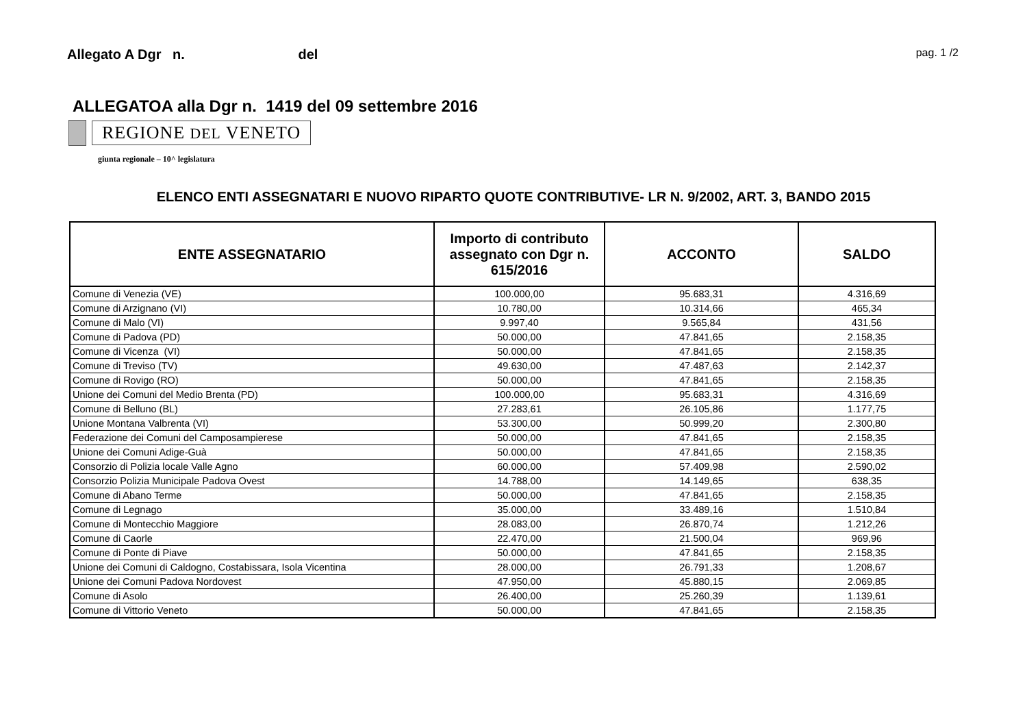Allegato A Dgr n. del
pag. 1 /2
ALLEGATOA alla Dgr n. 1419 del 09 settembre 2016
REGIONE DEL VENETO
giunta regionale – 10^ legislatura
ELENCO ENTI ASSEGNATARI E NUOVO RIPARTO QUOTE CONTRIBUTIVE- LR N. 9/2002, ART. 3, BANDO 2015
| ENTE ASSEGNATARIO | Importo di contributo assegnato con Dgr n. 615/2016 | ACCONTO | SALDO |
| --- | --- | --- | --- |
| Comune di Venezia (VE) | 100.000,00 | 95.683,31 | 4.316,69 |
| Comune di Arzignano (VI) | 10.780,00 | 10.314,66 | 465,34 |
| Comune di Malo (VI) | 9.997,40 | 9.565,84 | 431,56 |
| Comune di Padova (PD) | 50.000,00 | 47.841,65 | 2.158,35 |
| Comune di Vicenza (VI) | 50.000,00 | 47.841,65 | 2.158,35 |
| Comune di Treviso (TV) | 49.630,00 | 47.487,63 | 2.142,37 |
| Comune di Rovigo (RO) | 50.000,00 | 47.841,65 | 2.158,35 |
| Unione dei Comuni del Medio Brenta (PD) | 100.000,00 | 95.683,31 | 4.316,69 |
| Comune di Belluno (BL) | 27.283,61 | 26.105,86 | 1.177,75 |
| Unione Montana Valbrenta (VI) | 53.300,00 | 50.999,20 | 2.300,80 |
| Federazione dei Comuni del Camposampierese | 50.000,00 | 47.841,65 | 2.158,35 |
| Unione dei Comuni Adige-Guà | 50.000,00 | 47.841,65 | 2.158,35 |
| Consorzio di Polizia locale Valle Agno | 60.000,00 | 57.409,98 | 2.590,02 |
| Consorzio Polizia Municipale Padova Ovest | 14.788,00 | 14.149,65 | 638,35 |
| Comune di Abano Terme | 50.000,00 | 47.841,65 | 2.158,35 |
| Comune di Legnago | 35.000,00 | 33.489,16 | 1.510,84 |
| Comune di Montecchio Maggiore | 28.083,00 | 26.870,74 | 1.212,26 |
| Comune di Caorle | 22.470,00 | 21.500,04 | 969,96 |
| Comune di Ponte di Piave | 50.000,00 | 47.841,65 | 2.158,35 |
| Unione dei Comuni di Caldogno, Costabissara, Isola Vicentina | 28.000,00 | 26.791,33 | 1.208,67 |
| Unione dei Comuni Padova Nordovest | 47.950,00 | 45.880,15 | 2.069,85 |
| Comune di Asolo | 26.400,00 | 25.260,39 | 1.139,61 |
| Comune di Vittorio Veneto | 50.000,00 | 47.841,65 | 2.158,35 |